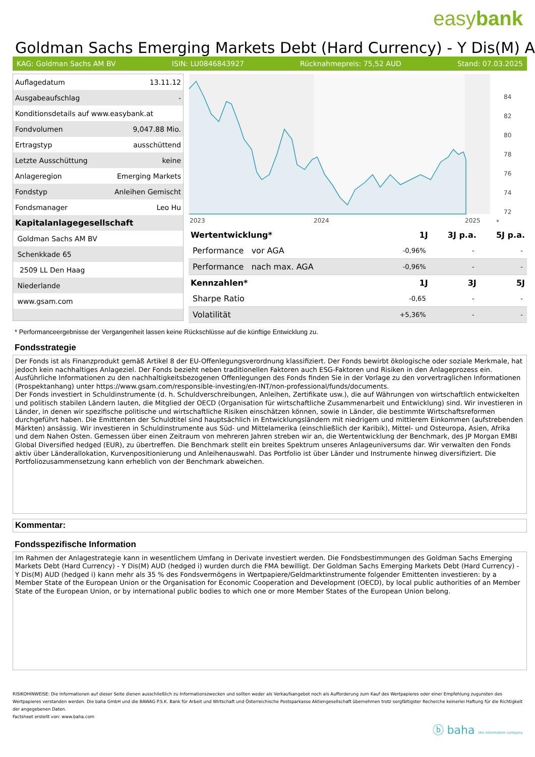easybank
Goldman Sachs Emerging Markets Debt (Hard Currency) - Y Dis(M) A
KAG: Goldman Sachs AM BV ISIN: LU0846843927 Rücknahmepreis: 75,52 AUD Stand: 07.03.2025
| Auflagedatum | 13.11.12 |
| Ausgabeaufschlag | - |
| Konditionsdetails auf www.easybank.at | |
| Fondvolumen | 9,047.88 Mio. |
| Ertragstyp | ausschüttend |
| Letzte Ausschüttung | keine |
| Anlageregion | Emerging Markets |
| Fondstyp | Anleihen Gemischt |
| Fondsmanager | Leo Hu |
| Kapitalanlagegesellschaft | |
| Goldman Sachs AM BV | |
| Schenkkade 65 | |
| 2509 LL Den Haag | |
| Niederlande | |
| www.gsam.com | |
84
82
80
78
76
74
72
2023
2024
2025
*
| Wertentwicklung* | 1J | 3J p.a. | 5J p.a. |
| --- | --- | --- | --- |
| Performance vor AGA | -0,96% | - | - |
| Performance nach max. AGA | -0,96% | - | - |
| Kennzahlen* | 1J | 3J | 5J |
| Sharpe Ratio | -0,65 | - | - |
| Volatilität | +5,36% | - | - |
* Performanceergebnisse der Vergangenheit lassen keine Rückschlüsse auf die künftige Entwicklung zu.
Fondsstrategie
Der Fonds ist als Finanzprodukt gemäß Artikel 8 der EU-Offenlegungsverordnung klassifiziert. Der Fonds bewirbt ökologische oder soziale Merkmale, hat jedoch kein nachhaltiges Anlageziel. Der Fonds bezieht neben traditionellen Faktoren auch ESG-Faktoren und Risiken in den Anlageprozess ein. Ausführliche Informationen zu den nachhaltigkeitsbezogenen Offenlegungen des Fonds finden Sie in der Vorlage zu den vorvertraglichen Informationen (Prospektanhang) unter https://www.gsam.com/responsible-investing/en-INT/non-professional/funds/documents.
Der Fonds investiert in Schuldinstrumente (d. h. Schuldverschreibungen, Anleihen, Zertifikate usw.), die auf Währungen von wirtschaftlich entwickelten und politisch stabilen Ländern lauten, die Mitglied der OECD (Organisation für wirtschaftliche Zusammenarbeit und Entwicklung) sind. Wir investieren in Länder, in denen wir spezifische politische und wirtschaftliche Risiken einschätzen können, sowie in Länder, die bestimmte Wirtschaftsreformen durchgeführt haben. Die Emittenten der Schuldtitel sind hauptsächlich in Entwicklungsländern mit niedrigem und mittlerem Einkommen (aufstrebenden Märkten) ansässig. Wir investieren in Schuldinstrumente aus Süd- und Mittelamerika (einschließlich der Karibik), Mittel- und Osteuropa, Asien, Afrika und dem Nahen Osten. Gemessen über einen Zeitraum von mehreren Jahren streben wir an, die Wertentwicklung der Benchmark, des JP Morgan EMBI Global Diversified hedged (EUR), zu übertreffen. Die Benchmark stellt ein breites Spektrum unseres Anlageuniversums dar. Wir verwalten den Fonds aktiv über Länderallokation, Kurvenpositionierung und Anleihenauswahl. Das Portfolio ist über Länder und Instrumente hinweg diversifiziert. Die Portfoliozusammensetzung kann erheblich von der Benchmark abweichen.
Kommentar:
Fondsspezifische Information
Im Rahmen der Anlagestrategie kann in wesentlichem Umfang in Derivate investiert werden. Die Fondsbestimmungen des Goldman Sachs Emerging Markets Debt (Hard Currency) - Y Dis(M) AUD (hedged i) wurden durch die FMA bewilligt. Der Goldman Sachs Emerging Markets Debt (Hard Currency) - Y Dis(M) AUD (hedged i) kann mehr als 35 % des Fondsvermögens in Wertpapiere/Geldmarktinstrumente folgender Emittenten investieren: by a Member State of the European Union or the Organisation for Economic Cooperation and Development (OECD), by local public authorities of an Member State of the European Union, or by international public bodies to which one or more Member States of the European Union belong.
RISIKOHINWEISE: Die Informationen auf dieser Seite dienen ausschließlich zu Informationszwecken und sollten weder als Verkaufsangebot noch als Aufforderung zum Kauf des Wertpapieres oder einer Empfehlung zugunsten des Wertpapieres verstanden werden. Die baha GmbH und die BAWAG P.S.K. Bank für Arbeit und Wirtschaft und Österreichische Postsparkasse Aktiengesellschaft übernehmen trotz sorgfältigster Recherche keinerlei Haftung für die Richtigkeit der angegebenen Daten.
Factsheet erstellt von: www.baha.com
ⓑ baha the information company